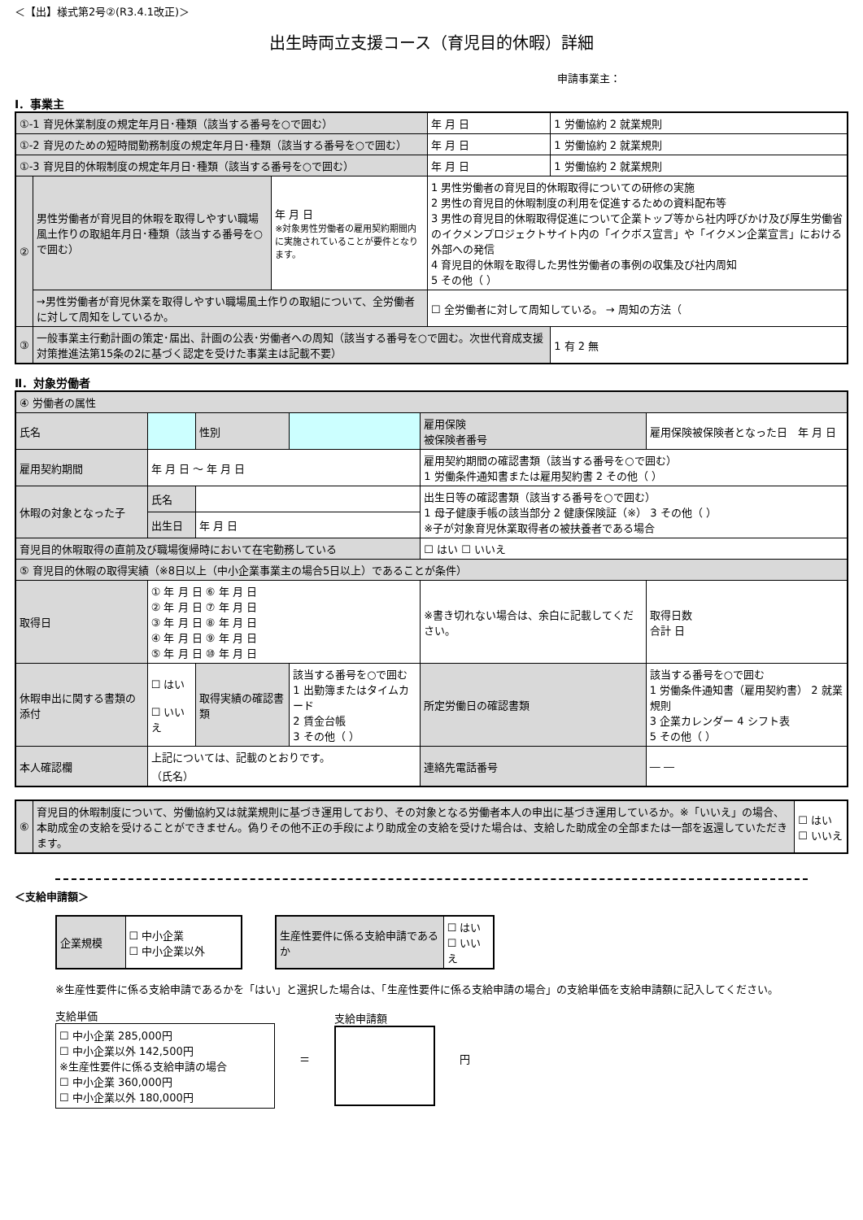＜【出】様式第2号②(R3.4.1改正)＞
出生時両立支援コース（育児目的休暇）詳細
申請事業主：
Ⅰ．事業主
| ①-1 育児休業制度の規定年月日･種類（該当する番号を○で囲む） | | | 年 月 日 | 1 労働協約 2 就業規則 |
| ①-2 育児のための短時間勤務制度の規定年月日･種類（該当する番号を○で囲む） | | | 年 月 日 | 1 労働協約 2 就業規則 |
| ①-3 育児目的休暇制度の規定年月日･種類（該当する番号を○で囲む） | | | 年 月 日 | 1 労働協約 2 就業規則 |
| ② | 男性労働者が育児目的休暇を取得しやすい職場風土作りの取組年月日･種類（該当する番号を○で囲む） | 年 月 日 ※対象男性労働者の雇用契約期間内に実施されていることが要件となります。 | 1 男性労働者の育児目的休暇取得についての研修の実施 2 男性の育児目的休暇制度の利用を促進するための資料配布等 3 男性の育児目的休暇取得促進について企業トップ等から社内呼びかけ及び厚生労働省のイクメンプロジェクトサイト内の「イクボス宣言」や「イクメン企業宣言」における外部への発信 4 育児目的休暇を取得した男性労働者の事例の収集及び社内周知 5 その他（ ） | |
| | →男性労働者が育児休業を取得しやすい職場風土作りの取組について、全労働者に対して周知をしているか。 | | ☐ 全労働者に対して周知している。 → 周知の方法（ | |
| ③ | 一般事業主行動計画の策定･届出、計画の公表･労働者への周知（該当する番号を○で囲む。次世代育成支援対策推進法第15条の2に基づく認定を受けた事業主は記載不要） | | | 1 有 2 無 |
Ⅱ．対象労働者
| ④ 労働者の属性 | | | | | |
| 氏名 | | 性別 | | 雇用保険 被保険者番号 | 雇用保険被保険者となった日 年 月 日 |
| 雇用契約期間 | 年 月 日 ～ 年 月 日 | | | 雇用契約期間の確認書類（該当する番号を○で囲む） 1 労働条件通知書または雇用契約書 2 その他（ ） | |
| 休暇の対象となった子 | 氏名 | | | 出生日等の確認書類（該当する番号を○で囲む） 1 母子健康手帳の該当部分 2 健康保険証（※） 3 その他（ ） ※子が対象育児休業取得者の被扶養者である場合 | |
| | 出生日 | 年 月 日 | | | |
| 育児目的休暇取得の直前及び職場復帰時において在宅勤務している | | | | ☐ はい ☐ いいえ | |
| ⑤ 育児目的休暇の取得実績（※8日以上（中小企業事業主の場合5日以上）であることが条件） | | | | | |
| 取得日 | ① 年 月 日 ⑥ 年 月 日 ② 年 月 日 ⑦ 年 月 日 ③ 年 月 日 ⑧ 年 月 日 ④ 年 月 日 ⑨ 年 月 日 ⑤ 年 月 日 ⑩ 年 月 日 | | | ※書き切れない場合は、余白に記載してください。 | 取得日数 合計 日 |
| 休暇申出に関する書類の添付 | ☐ はい ☐ いいえ | 取得実績の確認書類 | 該当する番号を○で囲む 1 出勤簿またはタイムカード 2 賃金台帳 3 その他（ ） | 所定労働日の確認書類 | 該当する番号を○で囲む 1 労働条件通知書（雇用契約書） 2 就業規則 3 企業カレンダー 4 シフト表 5 その他（ ） |
| 本人確認欄 | 上記については、記載のとおりです。 （氏名） | | | 連絡先電話番号 | ― ― |
| ⑥ | 育児目的休暇制度について、労働協約又は就業規則に基づき運用しており、その対象となる労働者本人の申出に基づき運用しているか。※「いいえ」の場合、本助成金の支給を受けることができません。偽りその他不正の手段により助成金の支給を受けた場合は、支給した助成金の全部または一部を返還していただきます。 | ☐ はい ☐ いいえ |
＜支給申請額＞
| 企業規模 | ☐ 中小企業 ☐ 中小企業以外 |
| 生産性要件に係る支給申請であるか | ☐ はい ☐ いいえ |
※生産性要件に係る支給申請であるかを「はい」と選択した場合は、「生産性要件に係る支給申請の場合」の支給単価を支給申請額に記入してください。
支給単価
☐ 中小企業 285,000円
☐ 中小企業以外 142,500円
※生産性要件に係る支給申請の場合
☐ 中小企業 360,000円
☐ 中小企業以外 180,000円
＝ 支給申請額 円